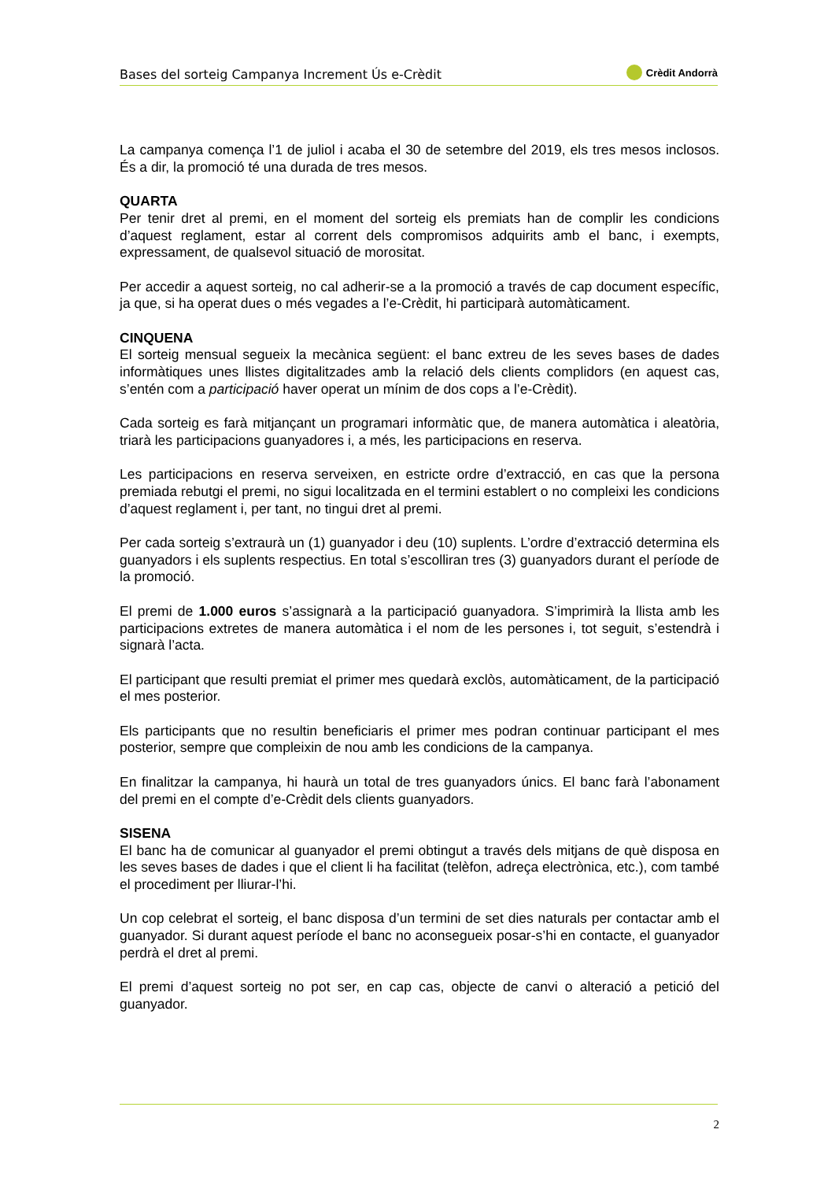Bases del sorteig Campanya Increment Ús e-Crèdit
Crèdit Andorrà
La campanya comença l’1 de juliol i acaba el 30 de setembre del 2019, els tres mesos inclosos. És a dir, la promoció té una durada de tres mesos.
QUARTA
Per tenir dret al premi, en el moment del sorteig els premiats han de complir les condicions d’aquest reglament, estar al corrent dels compromisos adquirits amb el banc, i exempts, expressament, de qualsevol situació de morositat.
Per accedir a aquest sorteig, no cal adherir-se a la promoció a través de cap document específic, ja que, si ha operat dues o més vegades a l’e-Crèdit, hi participarà automàticament.
CINQUENA
El sorteig mensual segueix la mecànica següent: el banc extreu de les seves bases de dades informàtiques unes llistes digitalitzades amb la relació dels clients complidors (en aquest cas, s’entén com a participació haver operat un mínim de dos cops a l’e-Crèdit).
Cada sorteig es farà mitjançant un programari informàtic que, de manera automàtica i aleatòria, triarà les participacions guanyadores i, a més, les participacions en reserva.
Les participacions en reserva serveixen, en estricte ordre d’extracció, en cas que la persona premiada rebutgi el premi, no sigui localitzada en el termini establert o no compleixi les condicions d’aquest reglament i, per tant, no tingui dret al premi.
Per cada sorteig s’extraurà un (1) guanyador i deu (10) suplents. L’ordre d’extracció determina els guanyadors i els suplents respectius. En total s’escolliran tres (3) guanyadors durant el període de la promoció.
El premi de 1.000 euros s’assignarà a la participació guanyadora. S’imprimirà la llista amb les participacions extretes de manera automàtica i el nom de les persones i, tot seguit, s’estendrà i signarà l’acta.
El participant que resulti premiat el primer mes quedarà exclòs, automàticament, de la participació el mes posterior.
Els participants que no resultin beneficiaris el primer mes podran continuar participant el mes posterior, sempre que compleixin de nou amb les condicions de la campanya.
En finalitzar la campanya, hi haurà un total de tres guanyadors únics. El banc farà l’abonament del premi en el compte d’e-Crèdit dels clients guanyadors.
SISENA
El banc ha de comunicar al guanyador el premi obtingut a través dels mitjans de què disposa en les seves bases de dades i que el client li ha facilitat (telèfon, adreça electrònica, etc.), com també el procediment per lliurar-l’hi.
Un cop celebrat el sorteig, el banc disposa d’un termini de set dies naturals per contactar amb el guanyador. Si durant aquest període el banc no aconsegueix posar-s’hi en contacte, el guanyador perdrà el dret al premi.
El premi d’aquest sorteig no pot ser, en cap cas, objecte de canvi o alteració a petició del guanyador.
2